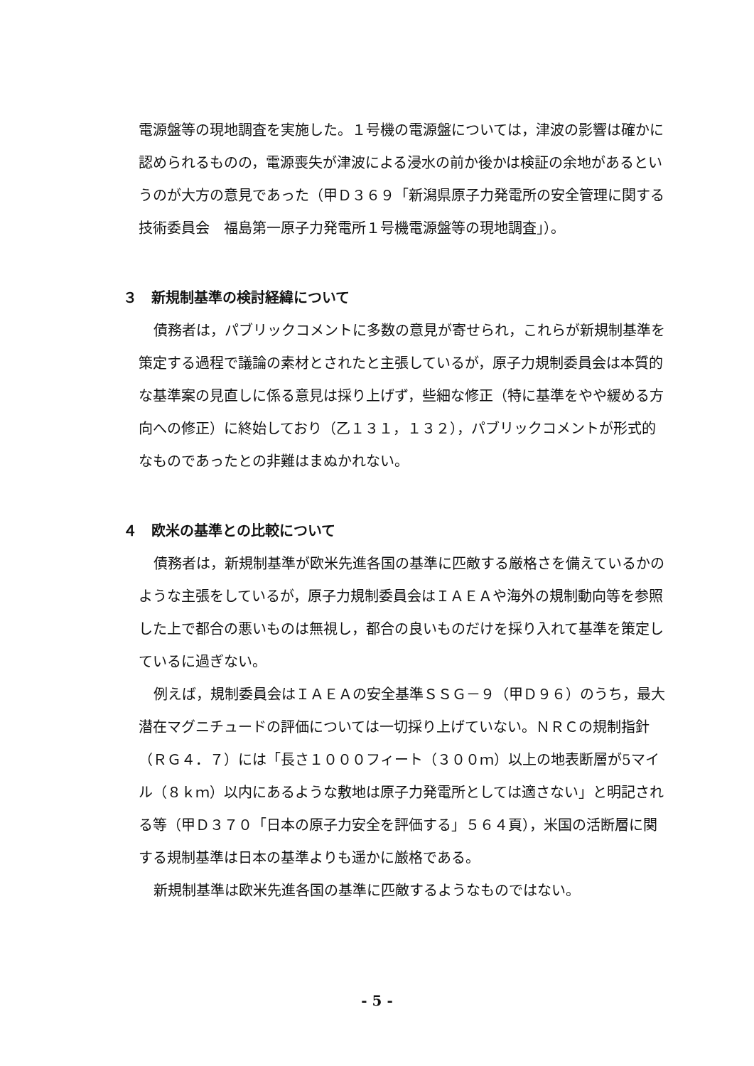電源盤等の現地調査を実施した。１号機の電源盤については，津波の影響は確かに認められるものの，電源喪失が津波による浸水の前か後かは検証の余地があるというのが大方の意見であった（甲Ｄ３６９「新潟県原子力発電所の安全管理に関する技術委員会　福島第一原子力発電所１号機電源盤等の現地調査」）。
３　新規制基準の検討経緯について
債務者は，パブリックコメントに多数の意見が寄せられ，これらが新規制基準を策定する過程で議論の素材とされたと主張しているが，原子力規制委員会は本質的な基準案の見直しに係る意見は採り上げず，些細な修正（特に基準をやや緩める方向への修正）に終始しており（乙１３１，１３２），パブリックコメントが形式的なものであったとの非難はまぬかれない。
４　欧米の基準との比較について
債務者は，新規制基準が欧米先進各国の基準に匹敵する厳格さを備えているかのような主張をしているが，原子力規制委員会はＩＡＥＡや海外の規制動向等を参照した上で都合の悪いものは無視し，都合の良いものだけを採り入れて基準を策定しているに過ぎない。
例えば，規制委員会はＩＡＥＡの安全基準ＳＳＧ－９（甲Ｄ９６）のうち，最大潜在マグニチュードの評価については一切採り上げていない。ＮＲＣの規制指針（ＲＧ４．７）には「長さ１０００フィート（３００ｍ）以上の地表断層が5マイル（８ｋｍ）以内にあるような敷地は原子力発電所としては適さない」と明記される等（甲Ｄ３７０「日本の原子力安全を評価する」５６４頁），米国の活断層に関する規制基準は日本の基準よりも遥かに厳格である。
新規制基準は欧米先進各国の基準に匹敵するようなものではない。
- 5 -